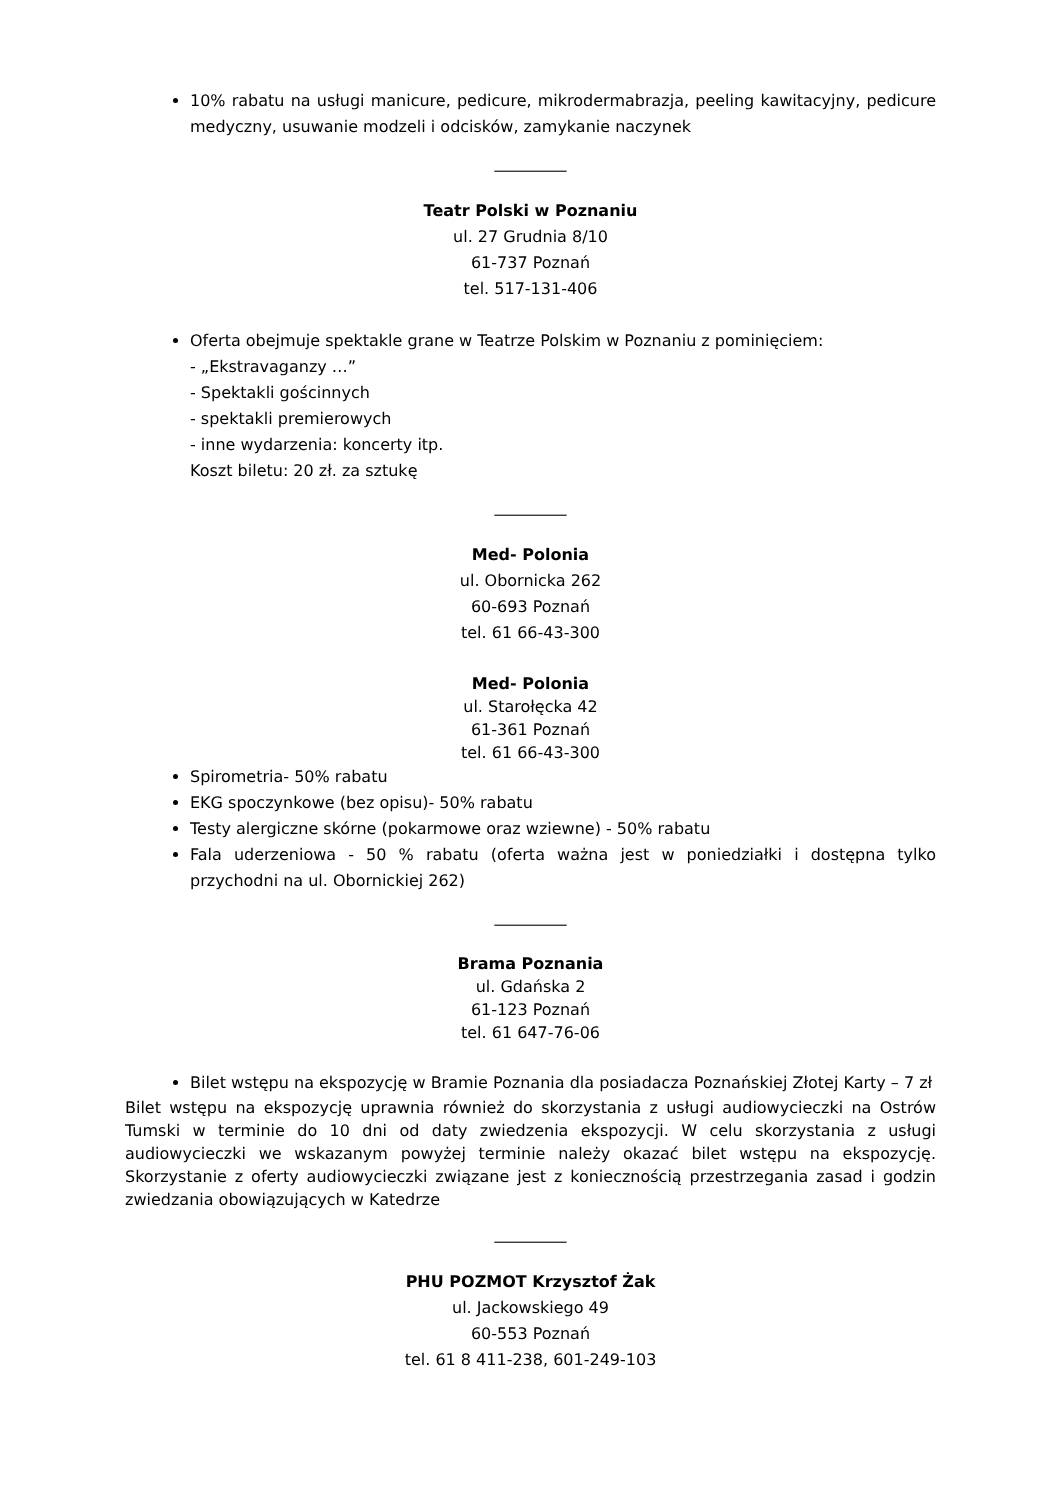10% rabatu na usługi manicure, pedicure, mikrodermabrazja, peeling kawitacyjny, pedicure medyczny, usuwanie modzeli i odcisków, zamykanie naczynek
_________
Teatr Polski w Poznaniu
ul. 27 Grudnia 8/10
61-737 Poznań
tel. 517-131-406
Oferta obejmuje spektakle grane w Teatrze Polskim w Poznaniu z pominięciem:
- „Ekstravaganzy …”
- Spektakli gościnnych
- spektakli premierowych
- inne wydarzenia: koncerty itp.
Koszt biletu: 20 zł. za sztukę
_________
Med- Polonia
ul. Obornicka 262
60-693 Poznań
tel. 61 66-43-300
Med- Polonia
ul. Starołęcka 42
61-361 Poznań
tel. 61 66-43-300
Spirometria- 50% rabatu
EKG spoczynkowe (bez opisu)- 50% rabatu
Testy alergiczne skórne (pokarmowe oraz wziewne) - 50% rabatu
Fala uderzeniowa - 50 % rabatu (oferta ważna jest w poniedziałki i dostępna tylko przychodni na ul. Obornickiej 262)
_________
Brama Poznania
ul. Gdańska 2
61-123 Poznań
tel. 61 647-76-06
Bilet wstępu na ekspozycję w Bramie Poznania dla posiadacza Poznańskiej Złotej Karty – 7 zł
Bilet wstępu na ekspozycję uprawnia również do skorzystania z usługi audiowycieczki na Ostrów Tumski w terminie do 10 dni od daty zwiedzenia ekspozycji. W celu skorzystania z usługi audiowycieczki we wskazanym powyżej terminie należy okazać bilet wstępu na ekspozycję. Skorzystanie z oferty audiowycieczki związane jest z koniecznością przestrzegania zasad i godzin zwiedzania obowiązujących w Katedrze
_________
PHU POZMOT Krzysztof Żak
ul. Jackowskiego 49
60-553 Poznań
tel. 61 8 411-238, 601-249-103